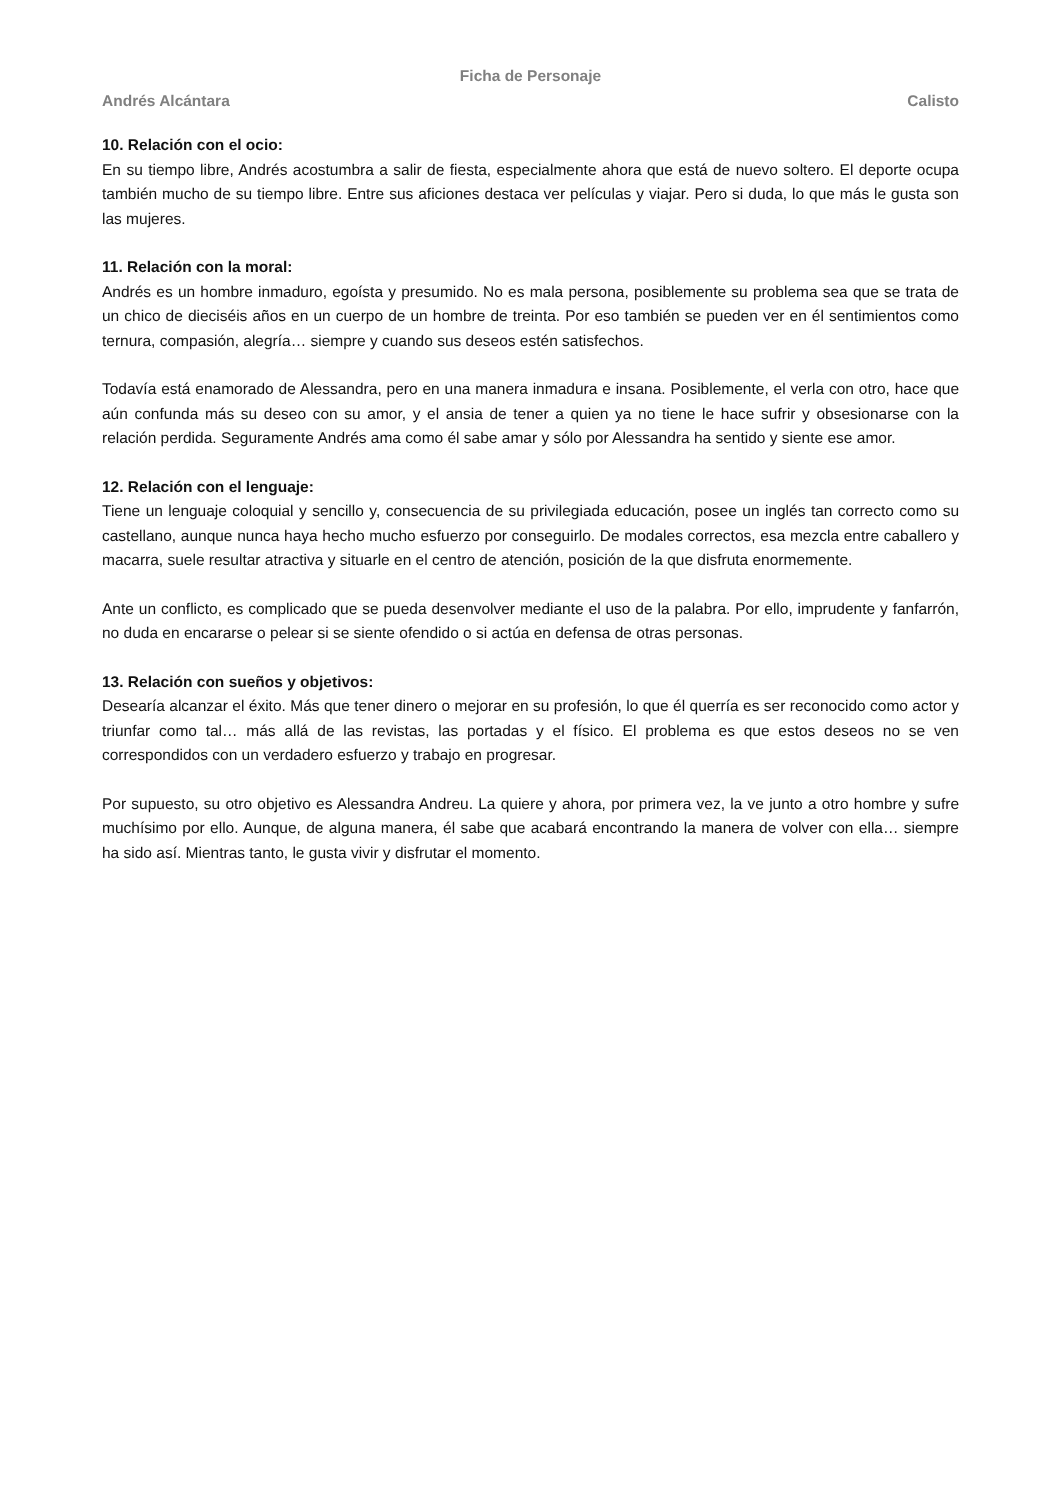Ficha de Personaje
Andrés Alcántara Calisto
10. Relación con el ocio:
En su tiempo libre, Andrés acostumbra a salir de fiesta, especialmente ahora que está de nuevo soltero. El deporte ocupa también mucho de su tiempo libre. Entre sus aficiones destaca ver películas y viajar. Pero si duda, lo que más le gusta son las mujeres.
11. Relación con la moral:
Andrés es un hombre inmaduro, egoísta y presumido. No es mala persona, posiblemente su problema sea que se trata de un chico de dieciséis años en un cuerpo de un hombre de treinta. Por eso también se pueden ver en él sentimientos como ternura, compasión, alegría… siempre y cuando sus deseos estén satisfechos.
Todavía está enamorado de Alessandra, pero en una manera inmadura e insana. Posiblemente, el verla con otro, hace que aún confunda más su deseo con su amor, y el ansia de tener a quien ya no tiene le hace sufrir y obsesionarse con la relación perdida. Seguramente Andrés ama como él sabe amar y sólo por Alessandra ha sentido y siente ese amor.
12. Relación con el lenguaje:
Tiene un lenguaje coloquial y sencillo y, consecuencia de su privilegiada educación, posee un inglés tan correcto como su castellano, aunque nunca haya hecho mucho esfuerzo por conseguirlo. De modales correctos, esa mezcla entre caballero y macarra, suele resultar atractiva y situarle en el centro de atención, posición de la que disfruta enormemente.
Ante un conflicto, es complicado que se pueda desenvolver mediante el uso de la palabra. Por ello, imprudente y fanfarrón, no duda en encararse o pelear si se siente ofendido o si actúa en defensa de otras personas.
13. Relación con sueños y objetivos:
Desearía alcanzar el éxito. Más que tener dinero o mejorar en su profesión, lo que él querría es ser reconocido como actor y triunfar como tal… más allá de las revistas, las portadas y el físico. El problema es que estos deseos no se ven correspondidos con un verdadero esfuerzo y trabajo en progresar.
Por supuesto, su otro objetivo es Alessandra Andreu. La quiere y ahora, por primera vez, la ve junto a otro hombre y sufre muchísimo por ello. Aunque, de alguna manera, él sabe que acabará encontrando la manera de volver con ella… siempre ha sido así. Mientras tanto, le gusta vivir y disfrutar el momento.